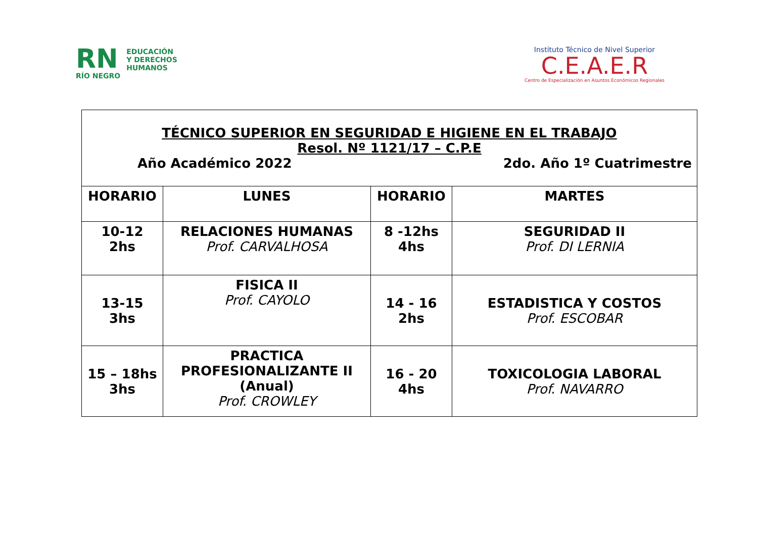RN
RÍO NEGRO
EDUCACIÓN
Y DERECHOS
HUMANOS
Instituto Técnico de Nivel Superior
C.E.A.E.R
Centro de Especialización en Asuntos Económicos Regionales
| TÉCNICO SUPERIOR EN SEGURIDAD E HIGIENE EN EL TRABAJO Resol. Nº 1121/17 – C.P.E Año Académico 2022 2do. Año 1º Cuatrimestre | | | |
| HORARIO | LUNES | HORARIO | MARTES |
| 10-12 2hs | RELACIONES HUMANAS Prof. CARVALHOSA | 8 -12hs 4hs | SEGURIDAD II Prof. DI LERNIA |
| 13-15 3hs | FISICA II Prof. CAYOLO | 14 - 16 2hs | ESTADISTICA Y COSTOS Prof. ESCOBAR |
| 15 – 18hs 3hs | PRACTICA PROFESIONALIZANTE II (Anual) Prof. CROWLEY | 16 - 20 4hs | TOXICOLOGIA LABORAL Prof. NAVARRO |